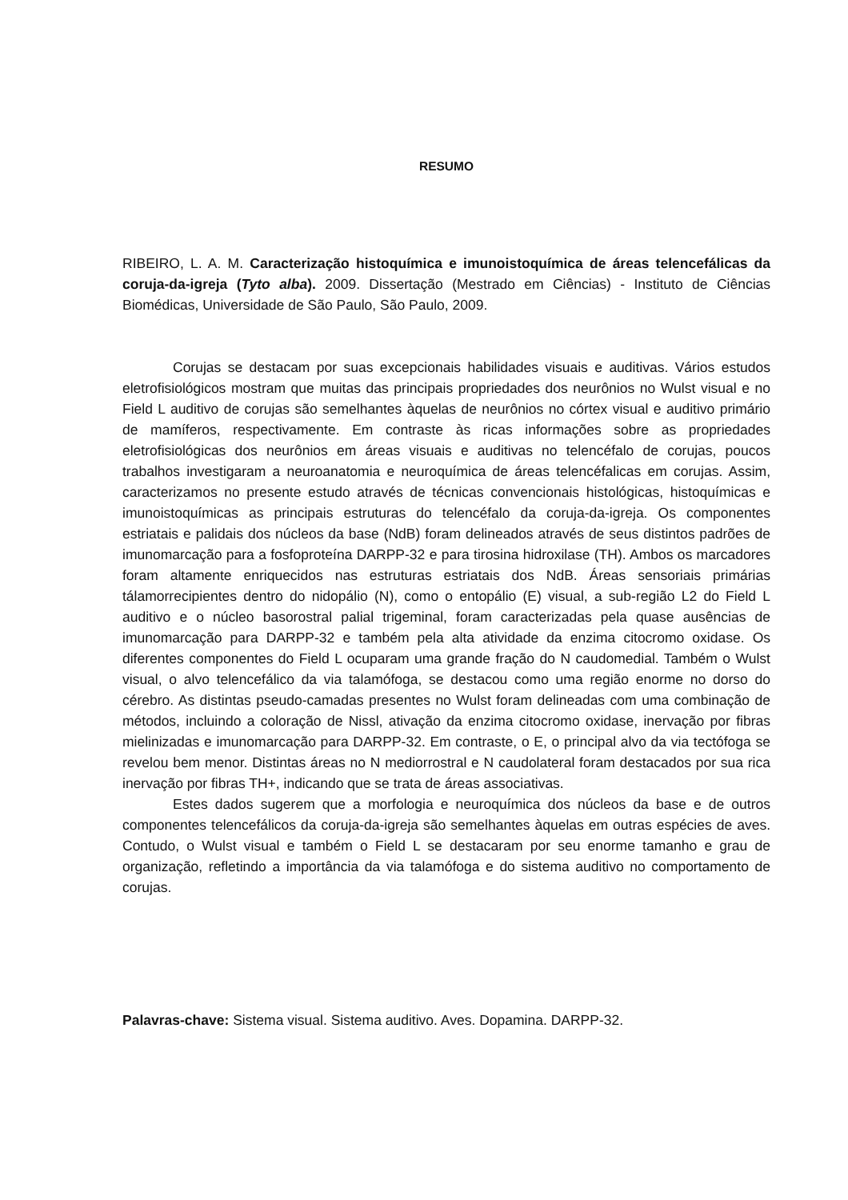RESUMO
RIBEIRO, L. A. M. Caracterização histoquímica e imunoistoquímica de áreas telencefálicas da coruja-da-igreja (Tyto alba). 2009. Dissertação (Mestrado em Ciências) - Instituto de Ciências Biomédicas, Universidade de São Paulo, São Paulo, 2009.
Corujas se destacam por suas excepcionais habilidades visuais e auditivas. Vários estudos eletrofisiológicos mostram que muitas das principais propriedades dos neurônios no Wulst visual e no Field L auditivo de corujas são semelhantes àquelas de neurônios no córtex visual e auditivo primário de mamíferos, respectivamente. Em contraste às ricas informações sobre as propriedades eletrofisiológicas dos neurônios em áreas visuais e auditivas no telencéfalo de corujas, poucos trabalhos investigaram a neuroanatomia e neuroquímica de áreas telencéfalicas em corujas. Assim, caracterizamos no presente estudo através de técnicas convencionais histológicas, histoquímicas e imunoistoquímicas as principais estruturas do telencéfalo da coruja-da-igreja. Os componentes estriatais e palidais dos núcleos da base (NdB) foram delineados através de seus distintos padrões de imunomarcação para a fosfoproteína DARPP-32 e para tirosina hidroxilase (TH). Ambos os marcadores foram altamente enriquecidos nas estruturas estriatais dos NdB. Áreas sensoriais primárias tálamorrecipientes dentro do nidopálio (N), como o entopálio (E) visual, a sub-região L2 do Field L auditivo e o núcleo basorostral palial trigeminal, foram caracterizadas pela quase ausências de imunomarcação para DARPP-32 e também pela alta atividade da enzima citocromo oxidase. Os diferentes componentes do Field L ocuparam uma grande fração do N caudomedial. Também o Wulst visual, o alvo telencefálico da via talamófoga, se destacou como uma região enorme no dorso do cérebro. As distintas pseudo-camadas presentes no Wulst foram delineadas com uma combinação de métodos, incluindo a coloração de Nissl, ativação da enzima citocromo oxidase, inervação por fibras mielinizadas e imunomarcação para DARPP-32. Em contraste, o E, o principal alvo da via tectófoga se revelou bem menor. Distintas áreas no N mediorrostral e N caudolateral foram destacados por sua rica inervação por fibras TH+, indicando que se trata de áreas associativas.
Estes dados sugerem que a morfologia e neuroquímica dos núcleos da base e de outros componentes telencefálicos da coruja-da-igreja são semelhantes àquelas em outras espécies de aves. Contudo, o Wulst visual e também o Field L se destacaram por seu enorme tamanho e grau de organização, refletindo a importância da via talamófoga e do sistema auditivo no comportamento de corujas.
Palavras-chave: Sistema visual. Sistema auditivo. Aves. Dopamina. DARPP-32.